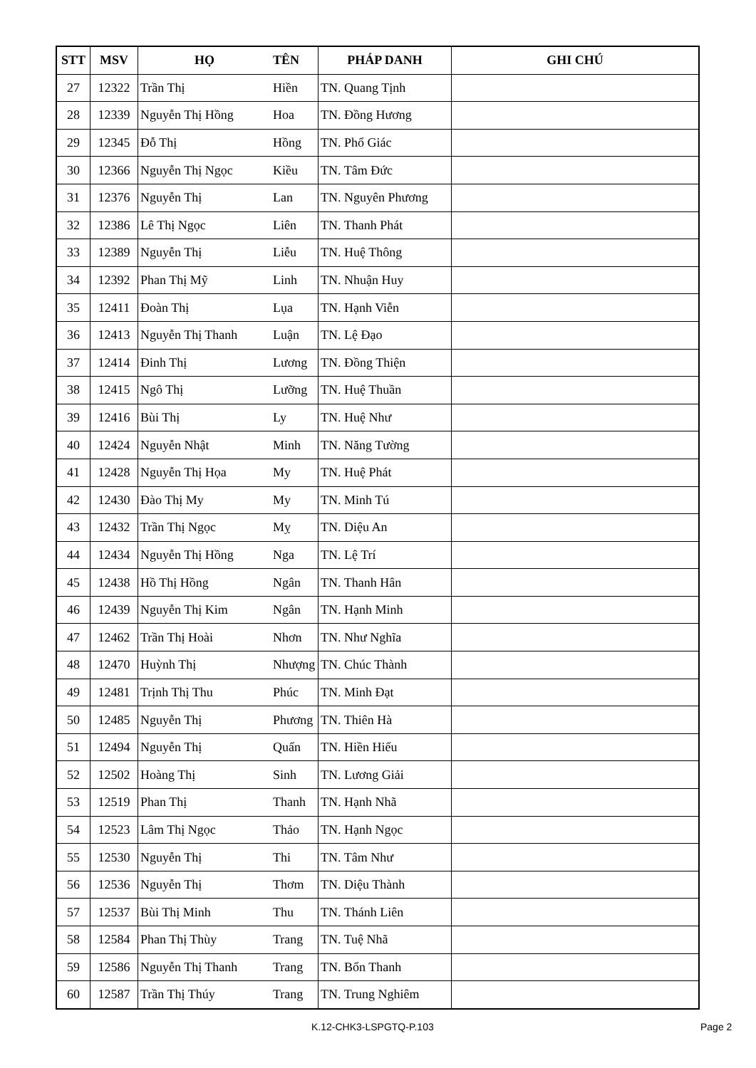| STT | MSV | HỌ | TÊN | PHÁP DANH | GHI CHÚ |
| --- | --- | --- | --- | --- | --- |
| 27 | 12322 | Trần Thị | Hiền | TN. Quang Tịnh | |
| 28 | 12339 | Nguyễn Thị Hồng | Hoa | TN. Đồng Hương | |
| 29 | 12345 | Đỗ Thị | Hồng | TN. Phổ Giác | |
| 30 | 12366 | Nguyễn Thị Ngọc | Kiều | TN. Tâm Đức | |
| 31 | 12376 | Nguyễn Thị | Lan | TN. Nguyên Phương | |
| 32 | 12386 | Lê Thị Ngọc | Liên | TN. Thanh Phát | |
| 33 | 12389 | Nguyễn Thị | Liễu | TN. Huệ Thông | |
| 34 | 12392 | Phan Thị Mỹ | Linh | TN. Nhuận Huy | |
| 35 | 12411 | Đoàn Thị | Lụa | TN. Hạnh Viễn | |
| 36 | 12413 | Nguyễn Thị Thanh | Luận | TN. Lệ Đạo | |
| 37 | 12414 | Đinh Thị | Lương | TN. Đồng Thiện | |
| 38 | 12415 | Ngô Thị | Lưỡng | TN. Huệ Thuần | |
| 39 | 12416 | Bùi Thị | Ly | TN. Huệ Như | |
| 40 | 12424 | Nguyễn Nhật | Minh | TN. Năng Tường | |
| 41 | 12428 | Nguyễn Thị Họa | My | TN. Huệ Phát | |
| 42 | 12430 | Đào Thị My | My | TN. Minh Tú | |
| 43 | 12432 | Trần Thị Ngọc | Mỵ | TN. Diệu An | |
| 44 | 12434 | Nguyễn Thị Hồng | Nga | TN. Lệ Trí | |
| 45 | 12438 | Hồ Thị Hồng | Ngân | TN. Thanh Hân | |
| 46 | 12439 | Nguyễn Thị Kim | Ngân | TN. Hạnh Minh | |
| 47 | 12462 | Trần Thị Hoài | Nhơn | TN. Như Nghĩa | |
| 48 | 12470 | Huỳnh Thị | Nhượng | TN. Chúc Thành | |
| 49 | 12481 | Trịnh Thị Thu | Phúc | TN. Minh Đạt | |
| 50 | 12485 | Nguyễn Thị | Phương | TN. Thiên Hà | |
| 51 | 12494 | Nguyễn Thị | Quấn | TN. Hiền Hiếu | |
| 52 | 12502 | Hoàng Thị | Sinh | TN. Lương Giải | |
| 53 | 12519 | Phan Thị | Thanh | TN. Hạnh Nhã | |
| 54 | 12523 | Lâm Thị Ngọc | Thảo | TN. Hạnh Ngọc | |
| 55 | 12530 | Nguyễn Thị | Thi | TN. Tâm Như | |
| 56 | 12536 | Nguyễn Thị | Thơm | TN. Diệu Thành | |
| 57 | 12537 | Bùi Thị Minh | Thu | TN. Thánh Liên | |
| 58 | 12584 | Phan Thị Thùy | Trang | TN. Tuệ Nhã | |
| 59 | 12586 | Nguyễn Thị Thanh | Trang | TN. Bổn Thanh | |
| 60 | 12587 | Trần Thị Thúy | Trang | TN. Trung Nghiêm | |
K.12-CHK3-LSPGTQ-P.103 Page 2